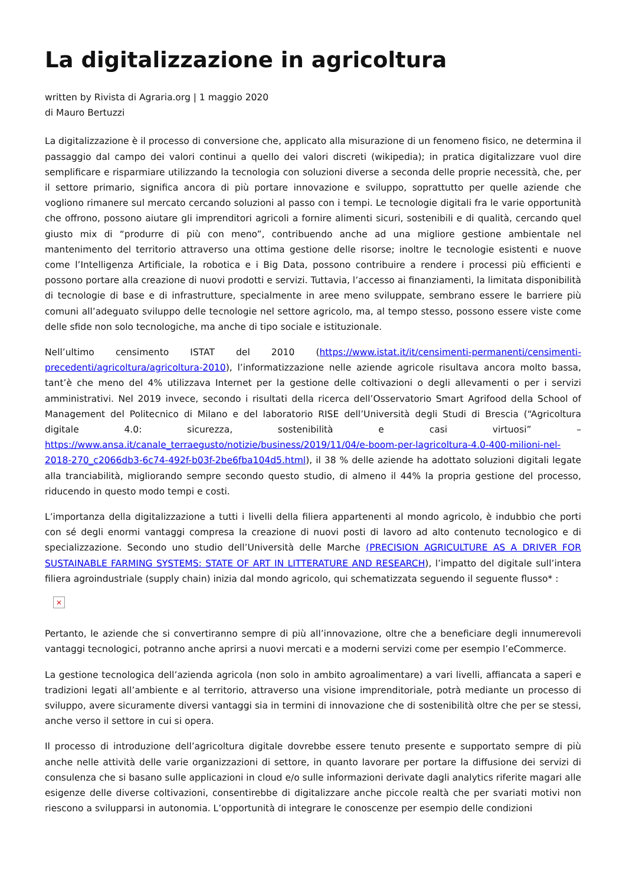La digitalizzazione in agricoltura
written by Rivista di Agraria.org | 1 maggio 2020
di Mauro Bertuzzi
La digitalizzazione è il processo di conversione che, applicato alla misurazione di un fenomeno fisico, ne determina il passaggio dal campo dei valori continui a quello dei valori discreti (wikipedia); in pratica digitalizzare vuol dire semplificare e risparmiare utilizzando la tecnologia con soluzioni diverse a seconda delle proprie necessità, che, per il settore primario, significa ancora di più portare innovazione e sviluppo, soprattutto per quelle aziende che vogliono rimanere sul mercato cercando soluzioni al passo con i tempi. Le tecnologie digitali fra le varie opportunità che offrono, possono aiutare gli imprenditori agricoli a fornire alimenti sicuri, sostenibili e di qualità, cercando quel giusto mix di “produrre di più con meno”, contribuendo anche ad una migliore gestione ambientale nel mantenimento del territorio attraverso una ottima gestione delle risorse; inoltre le tecnologie esistenti e nuove come l’Intelligenza Artificiale, la robotica e i Big Data, possono contribuire a rendere i processi più efficienti e possono portare alla creazione di nuovi prodotti e servizi. Tuttavia, l’accesso ai finanziamenti, la limitata disponibilità di tecnologie di base e di infrastrutture, specialmente in aree meno sviluppate, sembrano essere le barriere più comuni all’adeguato sviluppo delle tecnologie nel settore agricolo, ma, al tempo stesso, possono essere viste come delle sfide non solo tecnologiche, ma anche di tipo sociale e istituzionale.
Nell’ultimo censimento ISTAT del 2010 (https://www.istat.it/it/censimenti-permanenti/censimenti-precedenti/agricoltura/agricoltura-2010), l’informatizzazione nelle aziende agricole risultava ancora molto bassa, tant’è che meno del 4% utilizzava Internet per la gestione delle coltivazioni o degli allevamenti o per i servizi amministrativi. Nel 2019 invece, secondo i risultati della ricerca dell’Osservatorio Smart Agrifood della School of Management del Politecnico di Milano e del laboratorio RISE dell’Università degli Studi di Brescia (“Agricoltura digitale 4.0: sicurezza, sostenibilità e casi virtuosi” – https://www.ansa.it/canale_terraegusto/notizie/business/2019/11/04/e-boom-per-lagricoltura-4.0-400-milioni-nel-2018-270_c2066db3-6c74-492f-b03f-2be6fba104d5.html), il 38 % delle aziende ha adottato soluzioni digitali legate alla tranciabilità, migliorando sempre secondo questo studio, di almeno il 44% la propria gestione del processo, riducendo in questo modo tempi e costi.
L’importanza della digitalizzazione a tutti i livelli della filiera appartenenti al mondo agricolo, è indubbio che porti con sé degli enormi vantaggi compresa la creazione di nuovi posti di lavoro ad alto contenuto tecnologico e di specializzazione. Secondo uno studio dell’Università delle Marche (PRECISION AGRICULTURE AS A DRIVER FOR SUSTAINABLE FARMING SYSTEMS: STATE OF ART IN LITTERATURE AND RESEARCH), l’impatto del digitale sull’intera filiera agroindustriale (supply chain) inizia dal mondo agricolo, qui schematizzata seguendo il seguente flusso* :
×
Pertanto, le aziende che si convertiranno sempre di più all’innovazione, oltre che a beneficiare degli innumerevoli vantaggi tecnologici, potranno anche aprirsi a nuovi mercati e a moderni servizi come per esempio l’eCommerce.
La gestione tecnologica dell’azienda agricola (non solo in ambito agroalimentare) a vari livelli, affiancata a saperi e tradizioni legati all’ambiente e al territorio, attraverso una visione imprenditoriale, potrà mediante un processo di sviluppo, avere sicuramente diversi vantaggi sia in termini di innovazione che di sostenibilità oltre che per se stessi, anche verso il settore in cui si opera.
Il processo di introduzione dell’agricoltura digitale dovrebbe essere tenuto presente e supportato sempre di più anche nelle attività delle varie organizzazioni di settore, in quanto lavorare per portare la diffusione dei servizi di consulenza che si basano sulle applicazioni in cloud e/o sulle informazioni derivate dagli analytics riferite magari alle esigenze delle diverse coltivazioni, consentirebbe di digitalizzare anche piccole realtà che per svariati motivi non riescono a svilupparsi in autonomia. L’opportunità di integrare le conoscenze per esempio delle condizioni